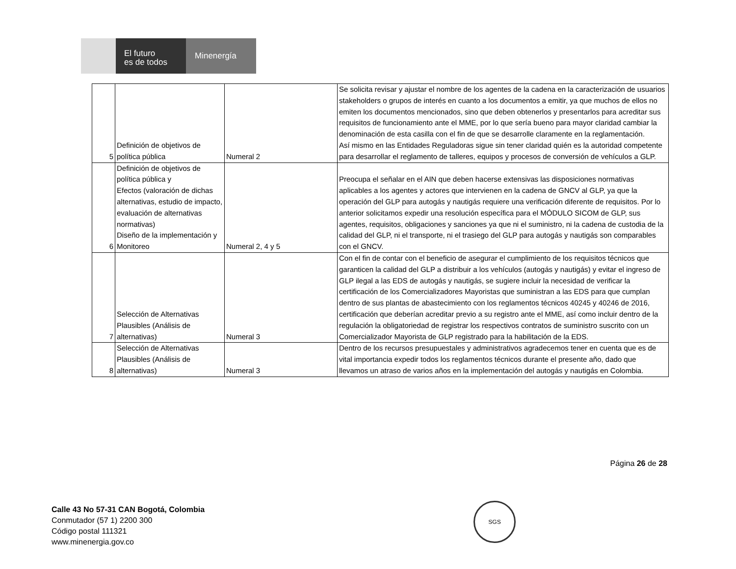El futuro
es de todos
Minenergía
| 5 | Definición de objetivos de política pública | Numeral 2 | Se solicita revisar y ajustar el nombre de los agentes de la cadena en la caracterización de usuarios stakeholders o grupos de interés en cuanto a los documentos a emitir, ya que muchos de ellos no emiten los documentos mencionados, sino que deben obtenerlos y presentarlos para acreditar sus requisitos de funcionamiento ante el MME, por lo que sería bueno para mayor claridad cambiar la denominación de esta casilla con el fin de que se desarrolle claramente en la reglamentación. Así mismo en las Entidades Reguladoras sigue sin tener claridad quién es la autoridad competente para desarrollar el reglamento de talleres, equipos y procesos de conversión de vehículos a GLP. |
| 6 | Definición de objetivos de política pública y Efectos (valoración de dichas alternativas, estudio de impacto, evaluación de alternativas normativas) Diseño de la implementación y Monitoreo | Numeral 2, 4 y 5 | Preocupa el señalar en el AIN que deben hacerse extensivas las disposiciones normativas aplicables a los agentes y actores que intervienen en la cadena de GNCV al GLP, ya que la operación del GLP para autogás y nautigás requiere una verificación diferente de requisitos. Por lo anterior solicitamos expedir una resolución específica para el MÓDULO SICOM de GLP, sus agentes, requisitos, obligaciones y sanciones ya que ni el suministro, ni la cadena de custodia de la calidad del GLP, ni el transporte, ni el trasiego del GLP para autogás y nautigás son comparables con el GNCV. |
| 7 | Selección de Alternativas Plausibles (Análisis de alternativas) | Numeral 3 | Con el fin de contar con el beneficio de asegurar el cumplimiento de los requisitos técnicos que garanticen la calidad del GLP a distribuir a los vehículos (autogás y nautigás) y evitar el ingreso de GLP ilegal a las EDS de autogás y nautigás, se sugiere incluir la necesidad de verificar la certificación de los Comercializadores Mayoristas que suministran a las EDS para que cumplan dentro de sus plantas de abastecimiento con los reglamentos técnicos 40245 y 40246 de 2016, certificación que deberían acreditar previo a su registro ante el MME, así como incluir dentro de la regulación la obligatoriedad de registrar los respectivos contratos de suministro suscrito con un Comercializador Mayorista de GLP registrado para la habilitación de la EDS. |
| 8 | Selección de Alternativas Plausibles (Análisis de alternativas) | Numeral 3 | Dentro de los recursos presupuestales y administrativos agradecemos tener en cuenta que es de vital importancia expedir todos los reglamentos técnicos durante el presente año, dado que llevamos un atraso de varios años en la implementación del autogás y nautigás en Colombia. |
Página 26 de 28
Calle 43 No 57-31 CAN Bogotá, Colombia
Conmutador (57 1) 2200 300
Código postal 111321
www.minenergia.gov.co
SGS